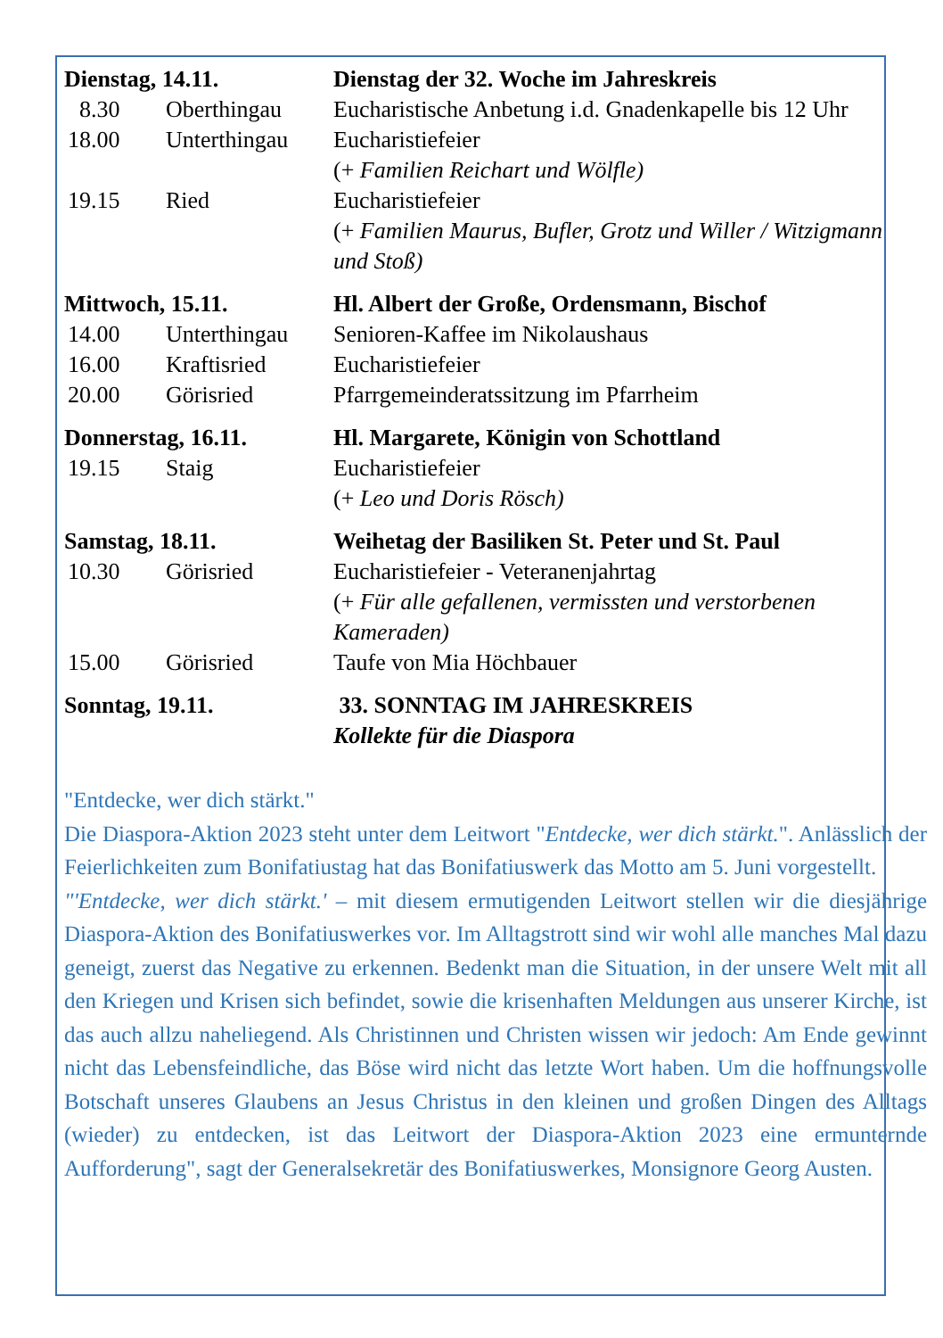| Dienstag, 14.11. | | Dienstag der 32. Woche im Jahreskreis |
| 8.30 | Oberthingau | Eucharistische Anbetung i.d. Gnadenkapelle bis 12 Uhr |
| 18.00 | Unterthingau | Eucharistiefeier (+ Familien Reichart und Wölfle) |
| 19.15 | Ried | Eucharistiefeier (+ Familien Maurus, Bufler, Grotz und Willer / Witzigmann und Stoß) |
| Mittwoch, 15.11. | | Hl. Albert der Große, Ordensmann, Bischof |
| 14.00 | Unterthingau | Senioren-Kaffee im Nikolaushaus |
| 16.00 | Kraftisried | Eucharistiefeier |
| 20.00 | Görisried | Pfarrgemeinderatssitzung im Pfarrheim |
| Donnerstag, 16.11. | | Hl. Margarete, Königin von Schottland |
| 19.15 | Staig | Eucharistiefeier (+ Leo und Doris Rösch) |
| Samstag, 18.11. | | Weihetag der Basiliken St. Peter und St. Paul |
| 10.30 | Görisried | Eucharistiefeier - Veteranenjahrtag (+ Für alle gefallenen, vermissten und verstorbenen Kameraden) |
| 15.00 | Görisried | Taufe von Mia Höchbauer |
| Sonntag, 19.11. | | 33. SONNTAG IM JAHRESKREIS Kollekte für die Diaspora |
"Entdecke, wer dich stärkt."
Die Diaspora-Aktion 2023 steht unter dem Leitwort "Entdecke, wer dich stärkt.". Anlässlich der Feierlichkeiten zum Bonifatiustag hat das Bonifatiuswerk das Motto am 5. Juni vorgestellt.
"'Entdecke, wer dich stärkt.' – mit diesem ermutigenden Leitwort stellen wir die diesjährige Diaspora-Aktion des Bonifatiuswerkes vor. Im Alltagstrott sind wir wohl alle manches Mal dazu geneigt, zuerst das Negative zu erkennen. Bedenkt man die Situation, in der unsere Welt mit all den Kriegen und Krisen sich befindet, sowie die krisenhaften Meldungen aus unserer Kirche, ist das auch allzu naheliegend. Als Christinnen und Christen wissen wir jedoch: Am Ende gewinnt nicht das Lebensfeindliche, das Böse wird nicht das letzte Wort haben. Um die hoffnungsvolle Botschaft unseres Glaubens an Jesus Christus in den kleinen und großen Dingen des Alltags (wieder) zu entdecken, ist das Leitwort der Diaspora-Aktion 2023 eine ermunternde Aufforderung", sagt der Generalsekretär des Bonifatiuswerkes, Monsignore Georg Austen.